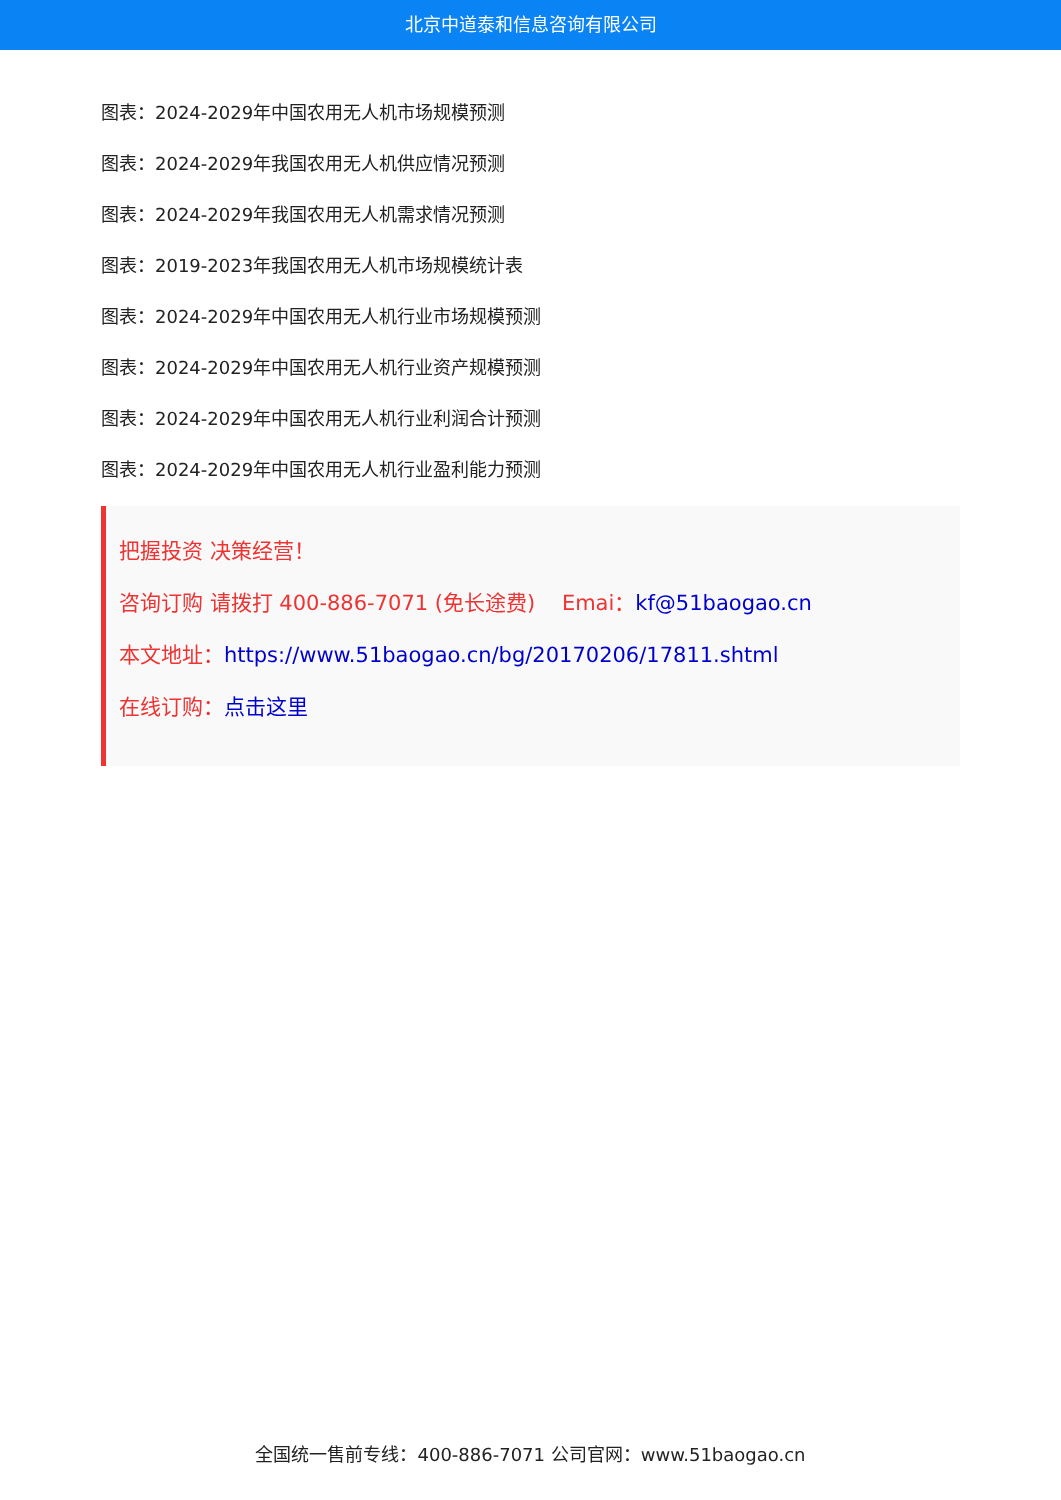北京中道泰和信息咨询有限公司
图表：2024-2029年中国农用无人机市场规模预测
图表：2024-2029年我国农用无人机供应情况预测
图表：2024-2029年我国农用无人机需求情况预测
图表：2019-2023年我国农用无人机市场规模统计表
图表：2024-2029年中国农用无人机行业市场规模预测
图表：2024-2029年中国农用无人机行业资产规模预测
图表：2024-2029年中国农用无人机行业利润合计预测
图表：2024-2029年中国农用无人机行业盈利能力预测
把握投资 决策经营！
咨询订购 请拨打 400-886-7071 (免长途费) Emai：kf@51baogao.cn
本文地址：https://www.51baogao.cn/bg/20170206/17811.shtml
在线订购：点击这里
全国统一售前专线：400-886-7071 公司官网：www.51baogao.cn